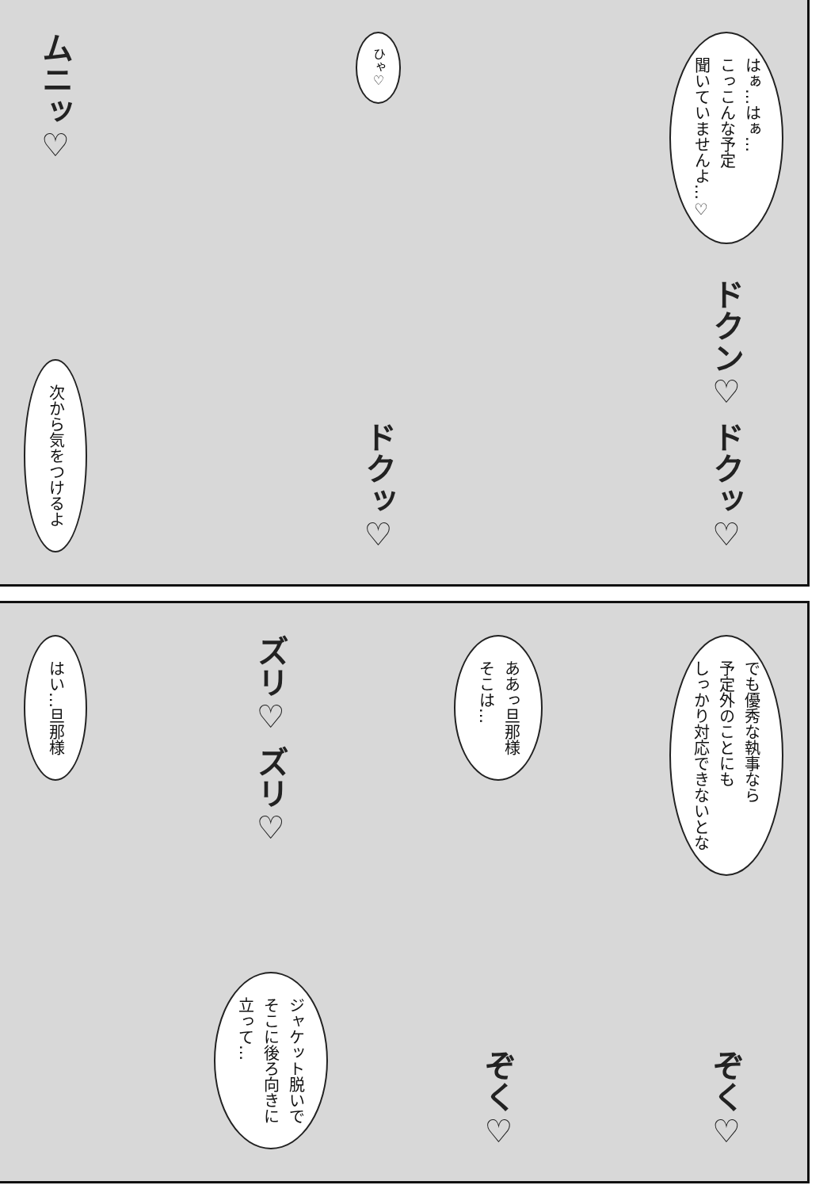はぁ…はぁ…
こっこんな予定
聞いていませんよ…♡
ドクン♡ ドクッ♡
ひゃ♡
ドクッ♡
ムニッ♡
次から気をつけるよ
でも優秀な執事なら
予定外のことにも
しっかり対応できないとな
ぞく♡
ああっ旦那様
そこは…
ぞく♡
ズリ♡ ズリ♡
ジャケット脱いで
そこに後ろ向きに
立って…
はい…旦那様